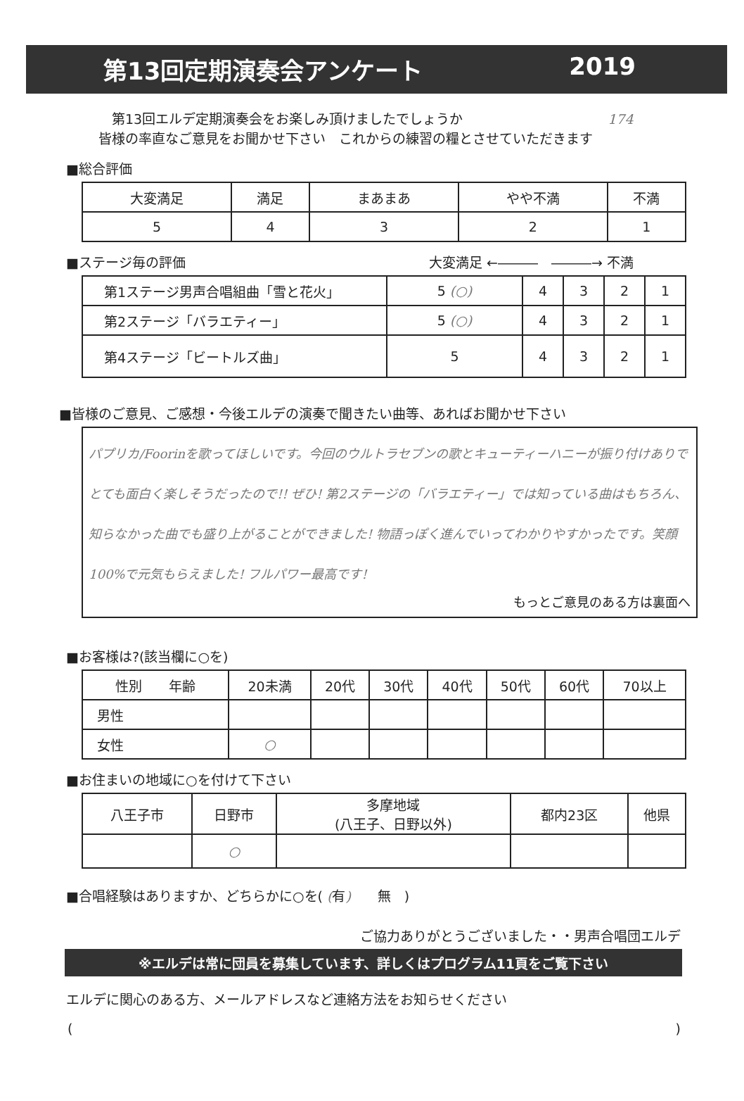第13回定期演奏会アンケート 2019
　第13回エルデ定期演奏会をお楽しみ頂けましたでしょうか 174
皆様の率直なご意見をお聞かせ下さい　これからの練習の糧とさせていただきます
■総合評価
| 大変満足 | 満足 | まあまあ | やや不満 | 不満 |
| 5 | 4 | 3 | 2 | 1 |
■ステージ毎の評価 大変満足 ←―――　―――→ 不満
| 第1ステージ男声合唱組曲「雪と花火」 | 5 (○) | 4 | 3 | 2 | 1 |
| 第2ステージ「バラエティー」 | 5 (○) | 4 | 3 | 2 | 1 |
| 第4ステージ「ビートルズ曲」 | 5 | 4 | 3 | 2 | 1 |
■皆様のご意見、ご感想・今後エルデの演奏で聞きたい曲等、あればお聞かせ下さい
パプリカ/Foorinを歌ってほしいです。今回のウルトラセブンの歌とキューティーハニーが振り付けありでとても面白く楽しそうだったので!! ぜひ! 第2ステージの「バラエティー」では知っている曲はもちろん、知らなかった曲でも盛り上がることができました! 物語っぽく進んでいってわかりやすかったです。笑顔100%で元気もらえました! フルパワー最高です!
もっとご意見のある方は裏面へ
■お客様は?(該当欄に○を)
| 性別 年齢 | 20未満 | 20代 | 30代 | 40代 | 50代 | 60代 | 70以上 |
| 男性 | | | | | | | |
| 女性 | ○ | | | | | | |
■お住まいの地域に○を付けて下さい
| 八王子市 | 日野市 | 多摩地域 (八王子、日野以外) | 都内23区 | 他県 |
| | ○ | | | |
■合唱経験はありますか、どちらかに○を( (有)　　無　)
ご協力ありがとうございました・・男声合唱団エルデ
※エルデは常に団員を募集しています、詳しくはプログラム11頁をご覧下さい
エルデに関心のある方、メールアドレスなど連絡方法をお知らせください
()